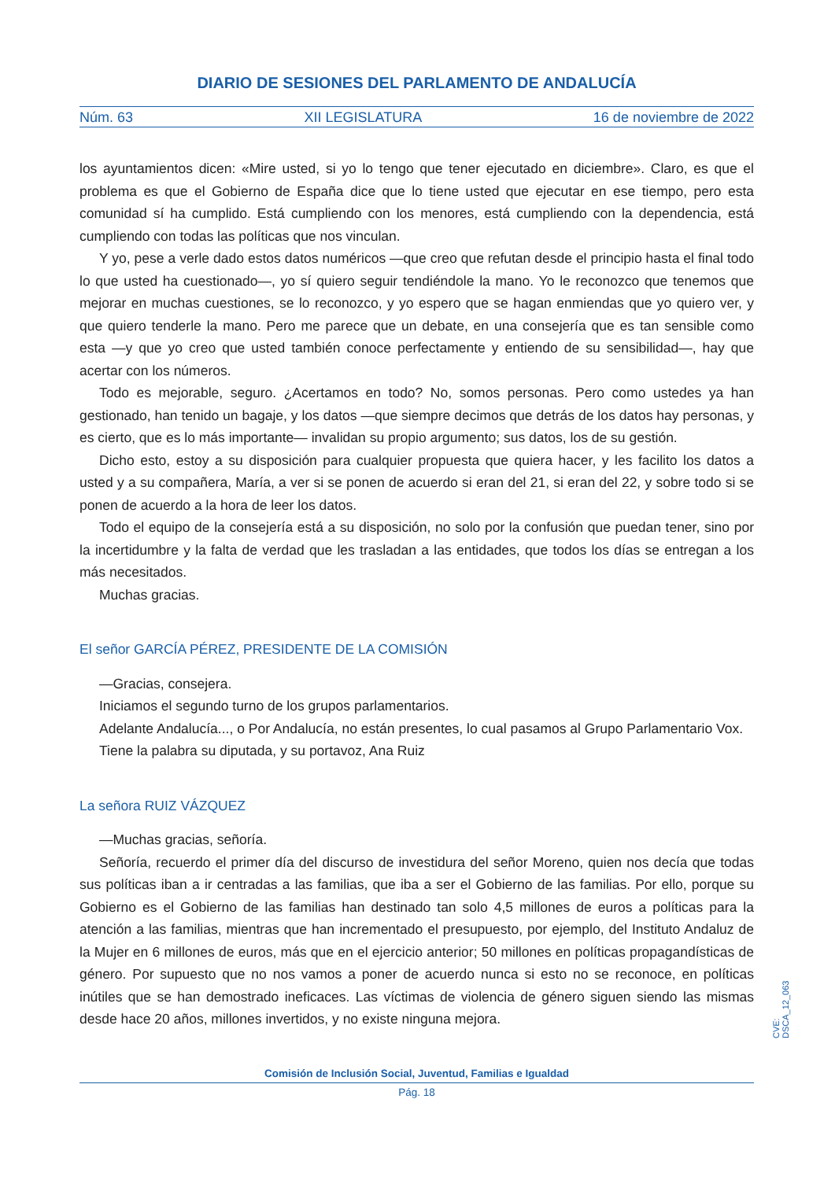DIARIO DE SESIONES DEL PARLAMENTO DE ANDALUCÍA
Núm. 63 XII LEGISLATURA 16 de noviembre de 2022
los ayuntamientos dicen: «Mire usted, si yo lo tengo que tener ejecutado en diciembre». Claro, es que el problema es que el Gobierno de España dice que lo tiene usted que ejecutar en ese tiempo, pero esta comunidad sí ha cumplido. Está cumpliendo con los menores, está cumpliendo con la dependencia, está cumpliendo con todas las políticas que nos vinculan.
Y yo, pese a verle dado estos datos numéricos —que creo que refutan desde el principio hasta el final todo lo que usted ha cuestionado—, yo sí quiero seguir tendiéndole la mano. Yo le reconozco que tenemos que mejorar en muchas cuestiones, se lo reconozco, y yo espero que se hagan enmiendas que yo quiero ver, y que quiero tenderle la mano. Pero me parece que un debate, en una consejería que es tan sensible como esta —y que yo creo que usted también conoce perfectamente y entiendo de su sensibilidad—, hay que acertar con los números.
Todo es mejorable, seguro. ¿Acertamos en todo? No, somos personas. Pero como ustedes ya han gestionado, han tenido un bagaje, y los datos —que siempre decimos que detrás de los datos hay personas, y es cierto, que es lo más importante— invalidan su propio argumento; sus datos, los de su gestión.
Dicho esto, estoy a su disposición para cualquier propuesta que quiera hacer, y les facilito los datos a usted y a su compañera, María, a ver si se ponen de acuerdo si eran del 21, si eran del 22, y sobre todo si se ponen de acuerdo a la hora de leer los datos.
Todo el equipo de la consejería está a su disposición, no solo por la confusión que puedan tener, sino por la incertidumbre y la falta de verdad que les trasladan a las entidades, que todos los días se entregan a los más necesitados.
Muchas gracias.
El señor GARCÍA PÉREZ, PRESIDENTE DE LA COMISIÓN
—Gracias, consejera.
Iniciamos el segundo turno de los grupos parlamentarios.
Adelante Andalucía..., o Por Andalucía, no están presentes, lo cual pasamos al Grupo Parlamentario Vox.
Tiene la palabra su diputada, y su portavoz, Ana Ruiz
La señora RUIZ VÁZQUEZ
—Muchas gracias, señoría.
Señoría, recuerdo el primer día del discurso de investidura del señor Moreno, quien nos decía que todas sus políticas iban a ir centradas a las familias, que iba a ser el Gobierno de las familias. Por ello, porque su Gobierno es el Gobierno de las familias han destinado tan solo 4,5 millones de euros a políticas para la atención a las familias, mientras que han incrementado el presupuesto, por ejemplo, del Instituto Andaluz de la Mujer en 6 millones de euros, más que en el ejercicio anterior; 50 millones en políticas propagandísticas de género. Por supuesto que no nos vamos a poner de acuerdo nunca si esto no se reconoce, en políticas inútiles que se han demostrado ineficaces. Las víctimas de violencia de género siguen siendo las mismas desde hace 20 años, millones invertidos, y no existe ninguna mejora.
Comisión de Inclusión Social, Juventud, Familias e Igualdad
Pág. 18
CVE: DSCA_12_063